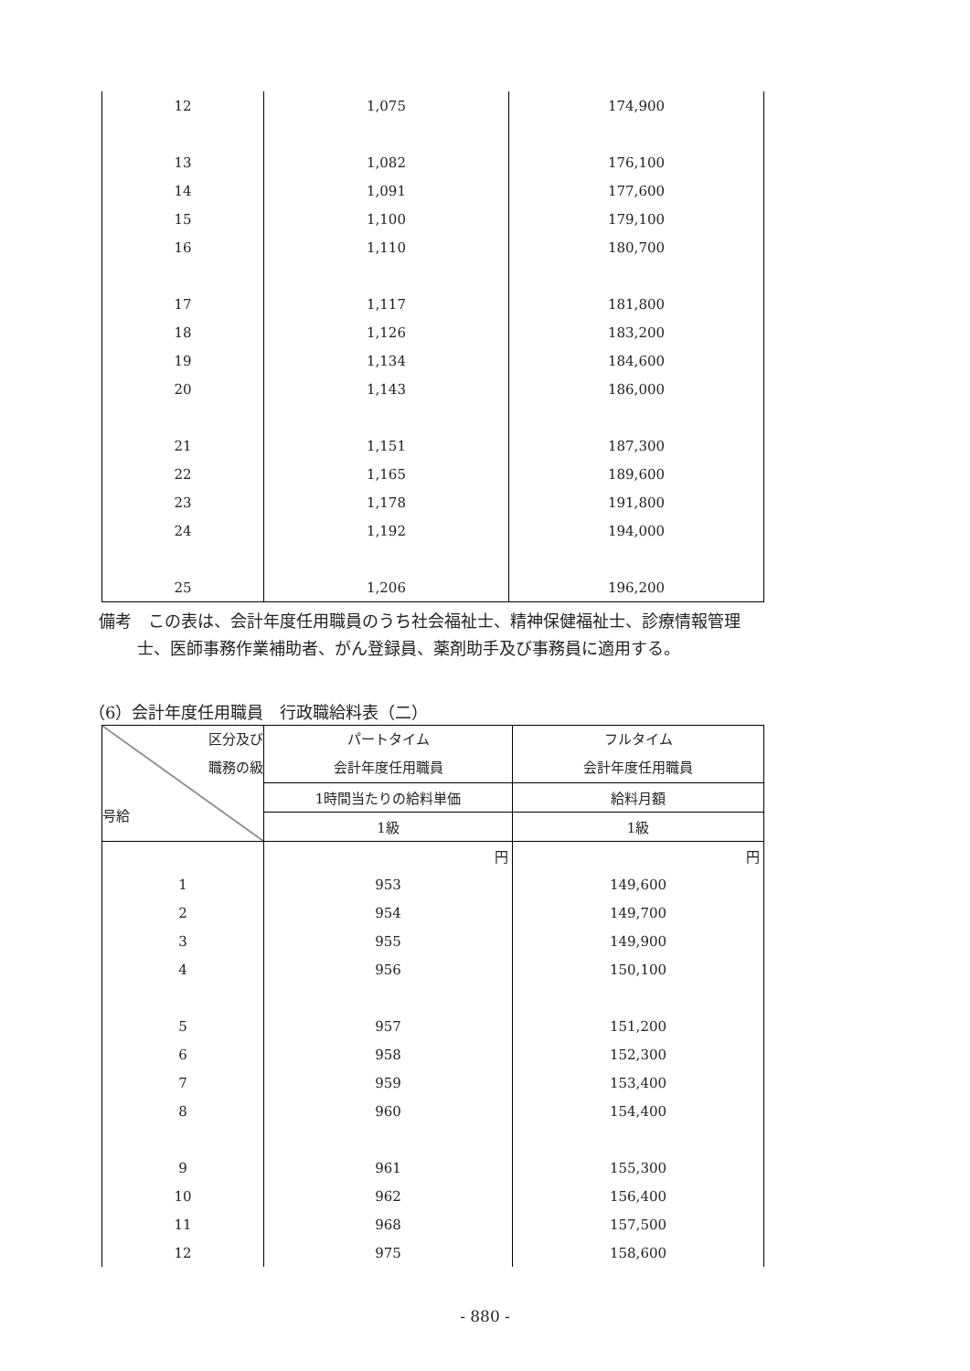| 12 | 1,075 | 174,900 |
| 13 | 1,082 | 176,100 |
| 14 | 1,091 | 177,600 |
| 15 | 1,100 | 179,100 |
| 16 | 1,110 | 180,700 |
| 17 | 1,117 | 181,800 |
| 18 | 1,126 | 183,200 |
| 19 | 1,134 | 184,600 |
| 20 | 1,143 | 186,000 |
| 21 | 1,151 | 187,300 |
| 22 | 1,165 | 189,600 |
| 23 | 1,178 | 191,800 |
| 24 | 1,192 | 194,000 |
| 25 | 1,206 | 196,200 |
備考　この表は、会計年度任用職員のうち社会福祉士、精神保健福祉士、診療情報管理
士、医師事務作業補助者、がん登録員、薬剤助手及び事務員に適用する。
（6）会計年度任用職員　行政職給料表（二）
| 区分及び 職務の級 号給 | パートタイム 会計年度任用職員 | フルタイム 会計年度任用職員 |
| --- | --- | --- |
| | 1時間当たりの給料単価 | 給料月額 |
| | 1級 | 1級 |
| | 円 | 円 |
| 1 | 953 | 149,600 |
| 2 | 954 | 149,700 |
| 3 | 955 | 149,900 |
| 4 | 956 | 150,100 |
| 5 | 957 | 151,200 |
| 6 | 958 | 152,300 |
| 7 | 959 | 153,400 |
| 8 | 960 | 154,400 |
| 9 | 961 | 155,300 |
| 10 | 962 | 156,400 |
| 11 | 968 | 157,500 |
| 12 | 975 | 158,600 |
- 880 -